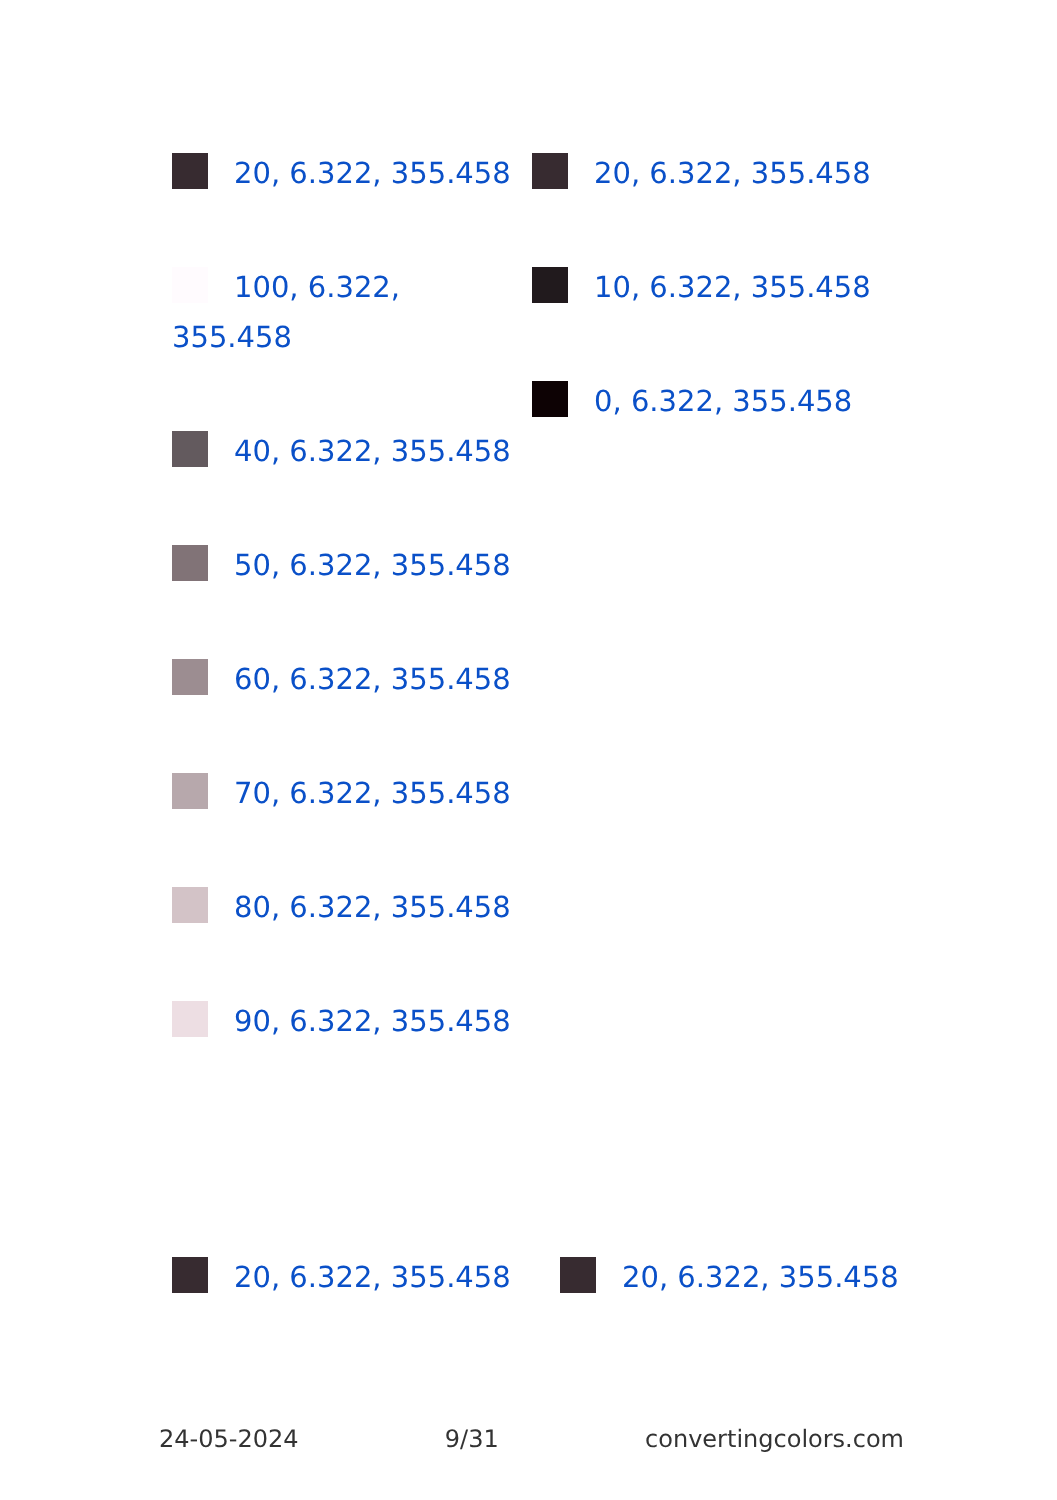20, 6.322, 355.458
100, 6.322,
355.458
40, 6.322, 355.458
50, 6.322, 355.458
60, 6.322, 355.458
70, 6.322, 355.458
80, 6.322, 355.458
90, 6.322, 355.458
20, 6.322, 355.458
10, 6.322, 355.458
0, 6.322, 355.458
20, 6.322, 355.458 20, 6.322, 355.458
24-05-2024 9/31 convertingcolors.com